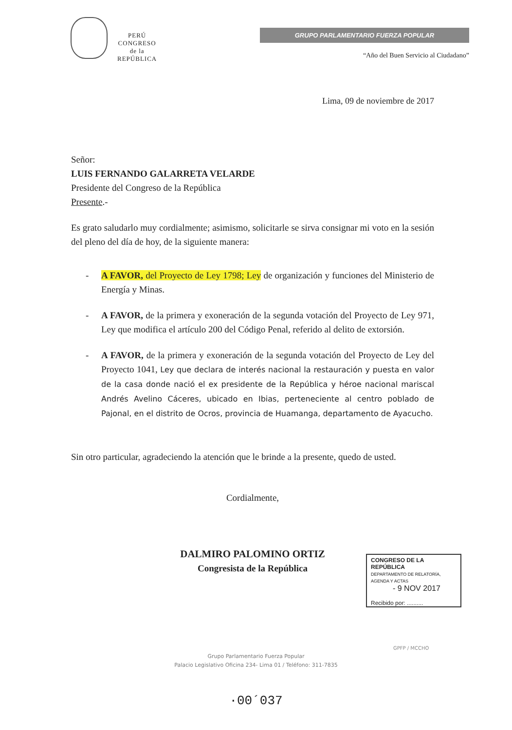PERÚ
CONGRESO
de la
REPÚBLICA
GRUPO PARLAMENTARIO FUERZA POPULAR
“Año del Buen Servicio al Ciudadano”
Lima, 09 de noviembre de 2017
Señor:
LUIS FERNANDO GALARRETA VELARDE
Presidente del Congreso de la República
Presente.-
Es grato saludarlo muy cordialmente; asimismo, solicitarle se sirva consignar mi voto en la sesión del pleno del día de hoy, de la siguiente manera:
- A FAVOR, del Proyecto de Ley 1798; Ley de organización y funciones del Ministerio de Energía y Minas.
- A FAVOR, de la primera y exoneración de la segunda votación del Proyecto de Ley 971, Ley que modifica el artículo 200 del Código Penal, referido al delito de extorsión.
- A FAVOR, de la primera y exoneración de la segunda votación del Proyecto de Ley del Proyecto 1041, Ley que declara de interés nacional la restauración y puesta en valor de la casa donde nació el ex presidente de la República y héroe nacional mariscal Andrés Avelino Cáceres, ubicado en Ibias, perteneciente al centro poblado de Pajonal, en el distrito de Ocros, provincia de Huamanga, departamento de Ayacucho.
Sin otro particular, agradeciendo la atención que le brinde a la presente, quedo de usted.
Cordialmente,
DALMIRO PALOMINO ORTIZ
Congresista de la República
CONGRESO DE LA REPÚBLICA
DEPARTAMENTO DE RELATORÍA, AGENDA Y ACTAS
- 9 NOV 2017
Recibido por: ..........
GPFP / MCCHO
Grupo Parlamentario Fuerza Popular
Palacio Legislativo Oficina 234- Lima 01 / Teléfono: 311-7835
·00´037